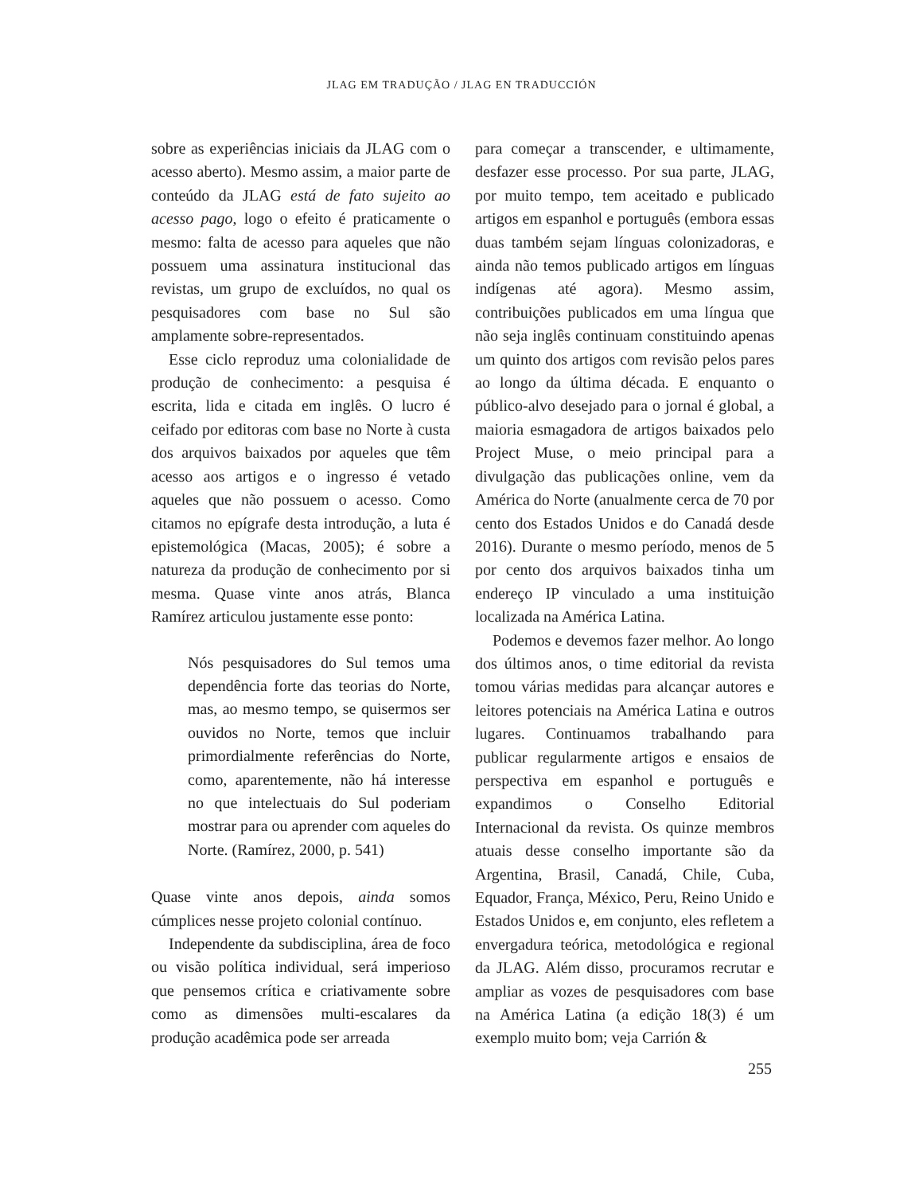JLAG EM TRADUÇÃO / JLAG EN TRADUCCIÓN
sobre as experiências iniciais da JLAG com o acesso aberto). Mesmo assim, a maior parte de conteúdo da JLAG está de fato sujeito ao acesso pago, logo o efeito é praticamente o mesmo: falta de acesso para aqueles que não possuem uma assinatura institucional das revistas, um grupo de excluídos, no qual os pesquisadores com base no Sul são amplamente sobre-representados.
Esse ciclo reproduz uma colonialidade de produção de conhecimento: a pesquisa é escrita, lida e citada em inglês. O lucro é ceifado por editoras com base no Norte à custa dos arquivos baixados por aqueles que têm acesso aos artigos e o ingresso é vetado aqueles que não possuem o acesso. Como citamos no epígrafe desta introdução, a luta é epistemológica (Macas, 2005); é sobre a natureza da produção de conhecimento por si mesma. Quase vinte anos atrás, Blanca Ramírez articulou justamente esse ponto:
Nós pesquisadores do Sul temos uma dependência forte das teorias do Norte, mas, ao mesmo tempo, se quisermos ser ouvidos no Norte, temos que incluir primordialmente referências do Norte, como, aparentemente, não há interesse no que intelectuais do Sul poderiam mostrar para ou aprender com aqueles do Norte. (Ramírez, 2000, p. 541)
Quase vinte anos depois, ainda somos cúmplices nesse projeto colonial contínuo.
Independente da subdisciplina, área de foco ou visão política individual, será imperioso que pensemos crítica e criativamente sobre como as dimensões multi-escalares da produção acadêmica pode ser arreada
para começar a transcender, e ultimamente, desfazer esse processo. Por sua parte, JLAG, por muito tempo, tem aceitado e publicado artigos em espanhol e português (embora essas duas também sejam línguas colonizadoras, e ainda não temos publicado artigos em línguas indígenas até agora). Mesmo assim, contribuições publicados em uma língua que não seja inglês continuam constituindo apenas um quinto dos artigos com revisão pelos pares ao longo da última década. E enquanto o público-alvo desejado para o jornal é global, a maioria esmagadora de artigos baixados pelo Project Muse, o meio principal para a divulgação das publicações online, vem da América do Norte (anualmente cerca de 70 por cento dos Estados Unidos e do Canadá desde 2016). Durante o mesmo período, menos de 5 por cento dos arquivos baixados tinha um endereço IP vinculado a uma instituição localizada na América Latina.
Podemos e devemos fazer melhor. Ao longo dos últimos anos, o time editorial da revista tomou várias medidas para alcançar autores e leitores potenciais na América Latina e outros lugares. Continuamos trabalhando para publicar regularmente artigos e ensaios de perspectiva em espanhol e português e expandimos o Conselho Editorial Internacional da revista. Os quinze membros atuais desse conselho importante são da Argentina, Brasil, Canadá, Chile, Cuba, Equador, França, México, Peru, Reino Unido e Estados Unidos e, em conjunto, eles refletem a envergadura teórica, metodológica e regional da JLAG. Além disso, procuramos recrutar e ampliar as vozes de pesquisadores com base na América Latina (a edição 18(3) é um exemplo muito bom; veja Carrión &
255